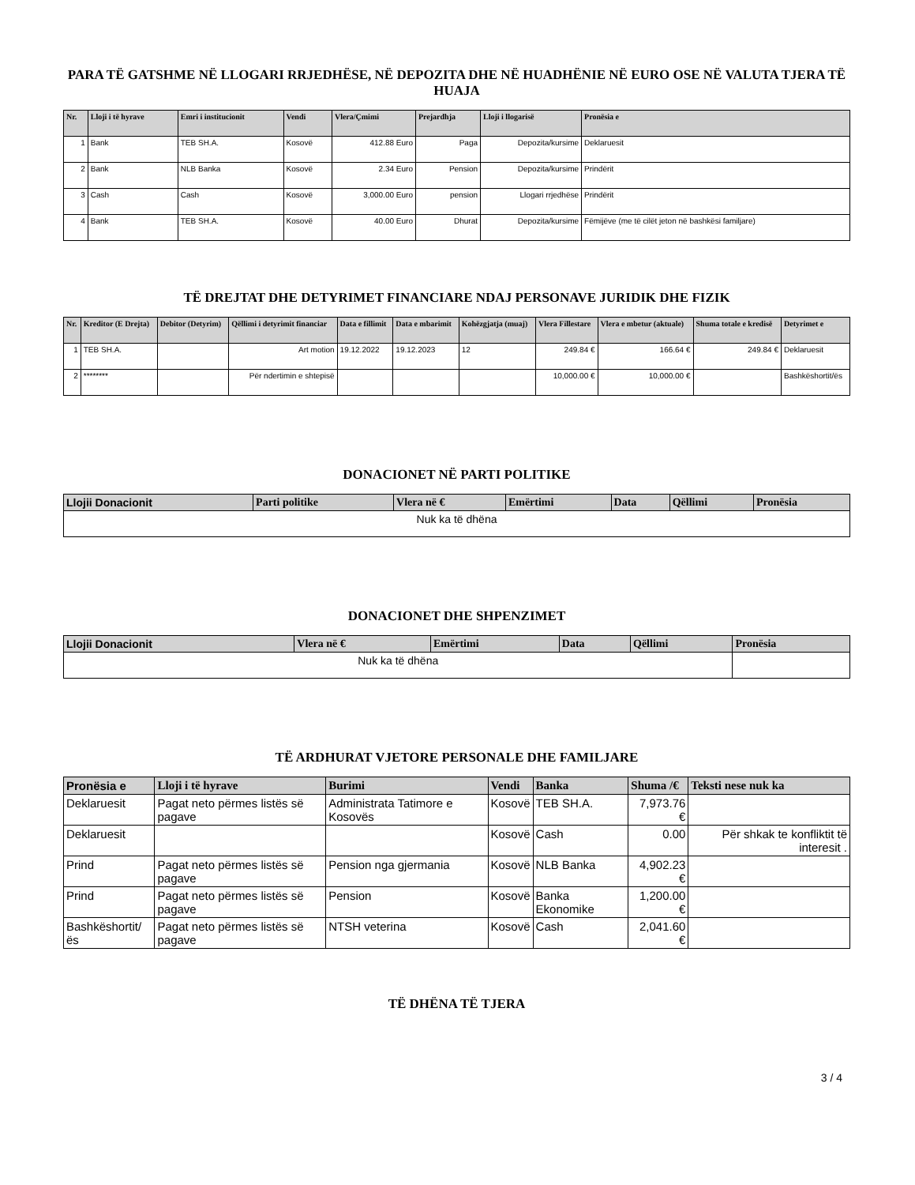PARA TË GATSHME NË LLOGARI RRJEDHËSE, NË DEPOZITA DHE NË HUADHËNIE NË EURO OSE NË VALUTA TJERA TË HUAJA
| Nr. | Lloji i të hyrave | Emri i institucionit | Vendi | Vlera/Çmimi | Prejardhja | Lloji i llogarisë | Pronësia e |
| --- | --- | --- | --- | --- | --- | --- | --- |
| 1 | Bank | TEB SH.A. | Kosovë | 412.88 Euro | Paga | Depozita/kursime | Deklaruesit |
| 2 | Bank | NLB Banka | Kosovë | 2.34 Euro | Pension | Depozita/kursime | Prindërit |
| 3 | Cash | Cash | Kosovë | 3,000.00 Euro | pension | Llogari rrjedhëse | Prindërit |
| 4 | Bank | TEB SH.A. | Kosovë | 40.00 Euro | Dhurat | Depozita/kursime | Fëmijëve (me të cilët jeton në bashkësi familjare) |
TË DREJTAT DHE DETYRIMET FINANCIARE NDAJ PERSONAVE JURIDIK DHE FIZIK
| Nr. | Kreditor (E Drejta) | Debitor (Detyrim) | Qëllimi i detyrimit financiar | Data e fillimit | Data e mbarimit | Kohëzgjatja (muaj) | Vlera Fillestare | Vlera e mbetur (aktuale) | Shuma totale e kredisë | Detyrimet e |
| --- | --- | --- | --- | --- | --- | --- | --- | --- | --- | --- |
| 1 | TEB SH.A. | | Art motion | 19.12.2022 | 19.12.2023 | 12 | 249.84 € | 166.64 € | 249.84 € | Deklaruesit |
| 2 | ******** | | Për ndertimin e shtepisë | | | | 10,000.00 € | 10,000.00 € | | Bashkëshortit/ës |
DONACIONET NË PARTI POLITIKE
| Llojii Donacionit | Parti politike | Vlera në € | Emërtimi | Data | Qëllimi | Pronësia |
| --- | --- | --- | --- | --- | --- | --- |
| Nuk ka të dhëna | | | | | | |
DONACIONET DHE SHPENZIMET
| Llojii Donacionit | Vlera në € | Emërtimi | Data | Qëllimi | Pronësia |
| --- | --- | --- | --- | --- | --- |
| Nuk ka të dhëna | | | | | |
TË ARDHURAT VJETORE PERSONALE DHE FAMILJARE
| Pronësia e | Lloji i të hyrave | Burimi | Vendi | Banka | Shuma /€ | Teksti nese nuk ka |
| --- | --- | --- | --- | --- | --- | --- |
| Deklaruesit | Pagat neto përmes listës së pagave | Administrata Tatimore e Kosovës | Kosovë | TEB SH.A. | 7,973.76 € | |
| Deklaruesit | | | Kosovë | Cash | 0.00 | Për shkak te konfliktit të interesit . |
| Prind | Pagat neto përmes listës së pagave | Pension nga gjermania | Kosovë | NLB Banka | 4,902.23 € | |
| Prind | Pagat neto përmes listës së pagave | Pension | Kosovë | Banka Ekonomike | 1,200.00 € | |
| Bashkëshortit/ës | Pagat neto përmes listës së pagave | NTSH veterina | Kosovë | Cash | 2,041.60 € | |
TË DHËNA TË TJERA
3 / 4